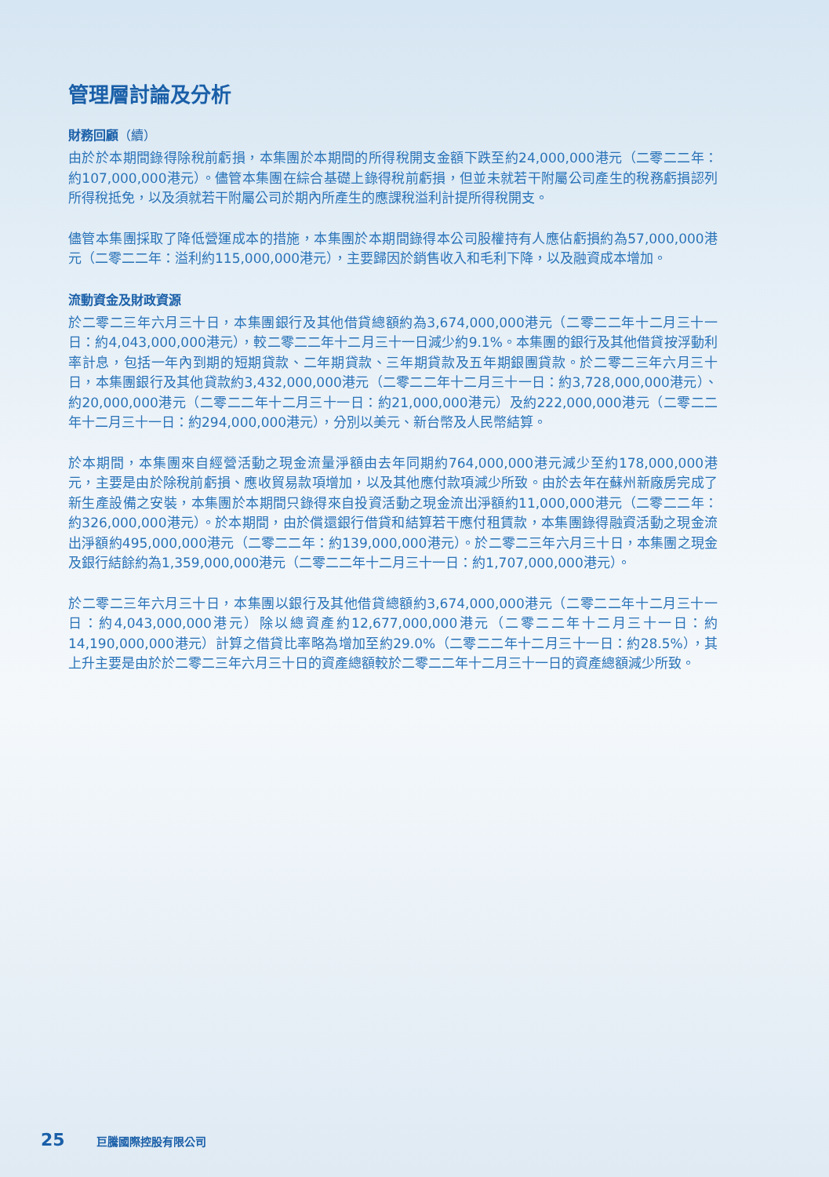管理層討論及分析
財務回顧（續）
由於於本期間錄得除稅前虧損，本集團於本期間的所得稅開支金額下跌至約24,000,000港元（二零二二年：約107,000,000港元）。儘管本集團在綜合基礎上錄得稅前虧損，但並未就若干附屬公司產生的稅務虧損認列所得稅抵免，以及須就若干附屬公司於期內所產生的應課稅溢利計提所得稅開支。
儘管本集團採取了降低營運成本的措施，本集團於本期間錄得本公司股權持有人應佔虧損約為57,000,000港元（二零二二年：溢利約115,000,000港元），主要歸因於銷售收入和毛利下降，以及融資成本增加。
流動資金及財政資源
於二零二三年六月三十日，本集團銀行及其他借貸總額約為3,674,000,000港元（二零二二年十二月三十一日：約4,043,000,000港元），較二零二二年十二月三十一日減少約9.1%。本集團的銀行及其他借貸按浮動利率計息，包括一年內到期的短期貸款、二年期貸款、三年期貸款及五年期銀團貸款。於二零二三年六月三十日，本集團銀行及其他貸款約3,432,000,000港元（二零二二年十二月三十一日：約3,728,000,000港元）、約20,000,000港元（二零二二年十二月三十一日：約21,000,000港元）及約222,000,000港元（二零二二年十二月三十一日：約294,000,000港元），分別以美元、新台幣及人民幣結算。
於本期間，本集團來自經營活動之現金流量淨額由去年同期約764,000,000港元減少至約178,000,000港元，主要是由於除稅前虧損、應收貿易款項增加，以及其他應付款項減少所致。由於去年在蘇州新廠房完成了新生產設備之安裝，本集團於本期間只錄得來自投資活動之現金流出淨額約11,000,000港元（二零二二年：約326,000,000港元）。於本期間，由於償還銀行借貸和結算若干應付租賃款，本集團錄得融資活動之現金流出淨額約495,000,000港元（二零二二年：約139,000,000港元）。於二零二三年六月三十日，本集團之現金及銀行結餘約為1,359,000,000港元（二零二二年十二月三十一日：約1,707,000,000港元）。
於二零二三年六月三十日，本集團以銀行及其他借貸總額約3,674,000,000港元（二零二二年十二月三十一日：約4,043,000,000港元）除以總資產約12,677,000,000港元（二零二二年十二月三十一日：約14,190,000,000港元）計算之借貸比率略為增加至約29.0%（二零二二年十二月三十一日：約28.5%），其上升主要是由於於二零二三年六月三十日的資產總額較於二零二二年十二月三十一日的資產總額減少所致。
25 巨騰國際控股有限公司